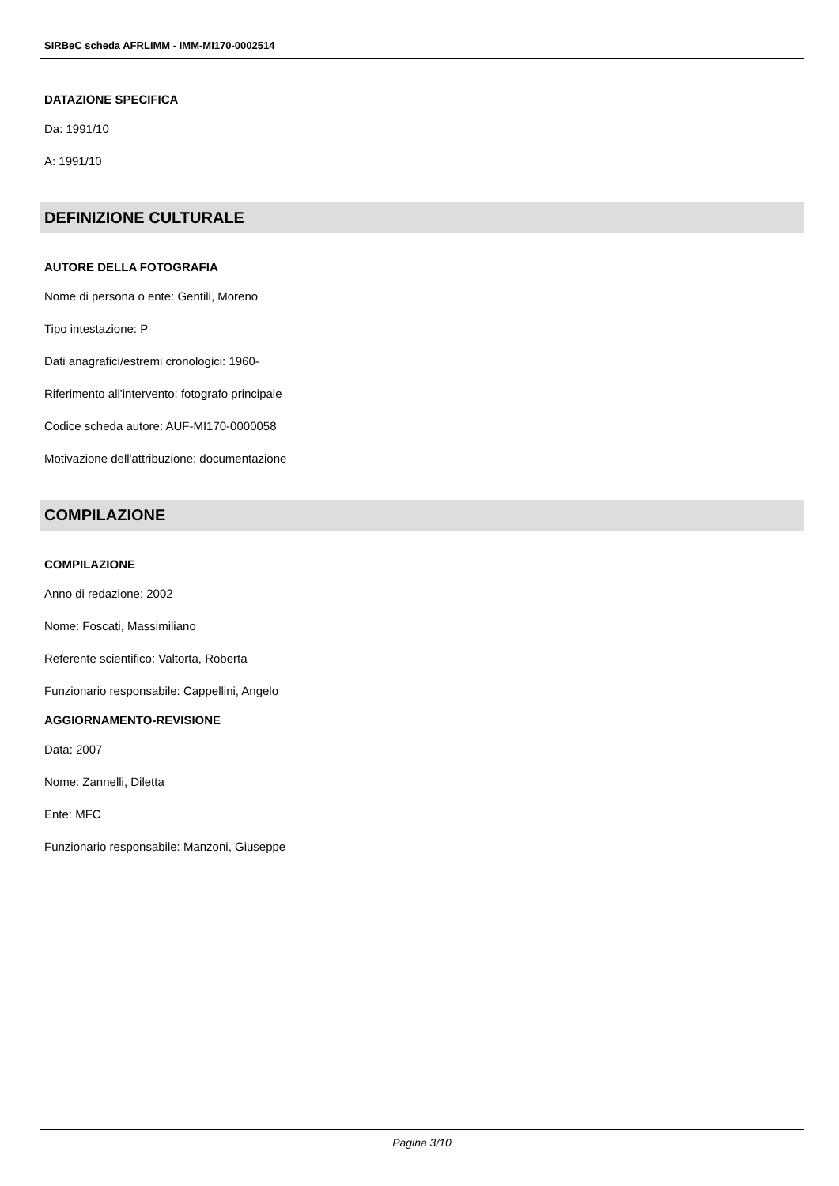SIRBeC scheda AFRLIMM - IMM-MI170-0002514
DATAZIONE SPECIFICA
Da: 1991/10
A: 1991/10
DEFINIZIONE CULTURALE
AUTORE DELLA FOTOGRAFIA
Nome di persona o ente: Gentili, Moreno
Tipo intestazione: P
Dati anagrafici/estremi cronologici: 1960-
Riferimento all'intervento: fotografo principale
Codice scheda autore: AUF-MI170-0000058
Motivazione dell'attribuzione: documentazione
COMPILAZIONE
COMPILAZIONE
Anno di redazione: 2002
Nome: Foscati, Massimiliano
Referente scientifico: Valtorta, Roberta
Funzionario responsabile: Cappellini, Angelo
AGGIORNAMENTO-REVISIONE
Data: 2007
Nome: Zannelli, Diletta
Ente: MFC
Funzionario responsabile: Manzoni, Giuseppe
Pagina 3/10